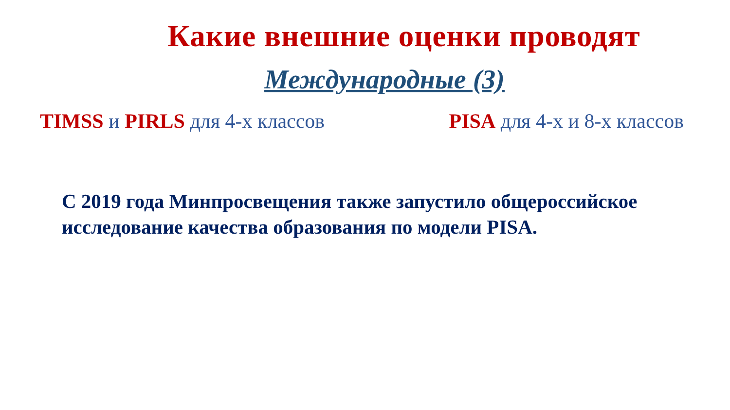Какие внешние оценки проводят
Международные (3)
TIMSS и PIRLS для 4-х классов PISA для 4-х и 8-х классов
С 2019 года Минпросвещения также запустило общероссийское исследование качества образования по модели PISA.